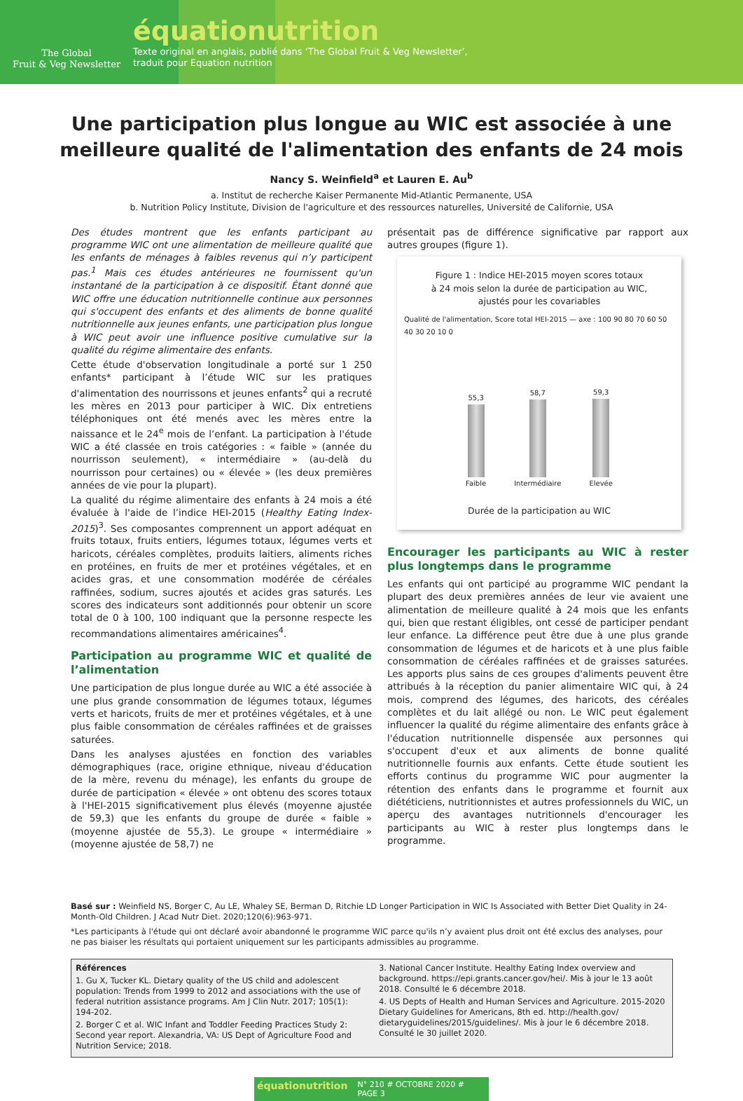The Global
Fruit & Veg Newsletter
équationutrition
Texte original en anglais, publié dans ‘The Global Fruit & Veg Newsletter’,
traduit pour Equation nutrition
Une participation plus longue au WIC est associée à une meilleure qualité de l'alimentation des enfants de 24 mois
Nancy S. Weinfield<sup>a</sup> et Lauren E. Au<sup>b</sup>
a. Institut de recherche Kaiser Permanente Mid-Atlantic Permanente, USA
b. Nutrition Policy Institute, Division de l'agriculture et des ressources naturelles, Université de Californie, USA
Des études montrent que les enfants participant au programme WIC ont une alimentation de meilleure qualité que les enfants de ménages à faibles revenus qui n’y participent pas.<sup>1</sup> Mais ces études antérieures ne fournissent qu'un instantané de la participation à ce dispositif. Étant donné que WIC offre une éducation nutritionnelle continue aux personnes qui s'occupent des enfants et des aliments de bonne qualité nutritionnelle aux jeunes enfants, une participation plus longue à WIC peut avoir une influence positive cumulative sur la qualité du régime alimentaire des enfants.
Cette étude d'observation longitudinale a porté sur 1 250 enfants* participant à l’étude WIC sur les pratiques d'alimentation des nourrissons et jeunes enfants<sup>2</sup> qui a recruté les mères en 2013 pour participer à WIC. Dix entretiens téléphoniques ont été menés avec les mères entre la naissance et le 24<sup>e</sup> mois de l’enfant. La participation à l'étude WIC a été classée en trois catégories : « faible » (année du nourrisson seulement), « intermédiaire » (au-delà du nourrisson pour certaines) ou « élevée » (les deux premières années de vie pour la plupart).
La qualité du régime alimentaire des enfants à 24 mois a été évaluée à l'aide de l’indice HEI-2015 (Healthy Eating Index-2015)<sup>3</sup>. Ses composantes comprennent un apport adéquat en fruits totaux, fruits entiers, légumes totaux, légumes verts et haricots, céréales complètes, produits laitiers, aliments riches en protéines, en fruits de mer et protéines végétales, et en acides gras, et une consommation modérée de céréales raffinées, sodium, sucres ajoutés et acides gras saturés. Les scores des indicateurs sont additionnés pour obtenir un score total de 0 à 100, 100 indiquant que la personne respecte les recommandations alimentaires américaines<sup>4</sup>.
Participation au programme WIC et qualité de l’alimentation
Une participation de plus longue durée au WIC a été associée à une plus grande consommation de légumes totaux, légumes verts et haricots, fruits de mer et protéines végétales, et à une plus faible consommation de céréales raffinées et de graisses saturées.
Dans les analyses ajustées en fonction des variables démographiques (race, origine ethnique, niveau d'éducation de la mère, revenu du ménage), les enfants du groupe de durée de participation « élevée » ont obtenu des scores totaux à l'HEI-2015 significativement plus élevés (moyenne ajustée de 59,3) que les enfants du groupe de durée « faible » (moyenne ajustée de 55,3). Le groupe « intermédiaire » (moyenne ajustée de 58,7) ne
présentait pas de différence significative par rapport aux autres groupes (figure 1).
Figure 1 : Indice HEI-2015 moyen scores totaux
à 24 mois selon la durée de participation au WIC,
ajustés pour les covariables
Qualité de l'alimentation, Score total HEI-2015 — axe : 100 90 80 70 60 50 40 30 20 10 0
55,3
Faible
58,7
Intermédiaire
59,3
Elevée
Durée de la participation au WIC
Encourager les participants au WIC à rester plus longtemps dans le programme
Les enfants qui ont participé au programme WIC pendant la plupart des deux premières années de leur vie avaient une alimentation de meilleure qualité à 24 mois que les enfants qui, bien que restant éligibles, ont cessé de participer pendant leur enfance. La différence peut être due à une plus grande consommation de légumes et de haricots et à une plus faible consommation de céréales raffinées et de graisses saturées. Les apports plus sains de ces groupes d'aliments peuvent être attribués à la réception du panier alimentaire WIC qui, à 24 mois, comprend des légumes, des haricots, des céréales complètes et du lait allégé ou non. Le WIC peut également influencer la qualité du régime alimentaire des enfants grâce à l'éducation nutritionnelle dispensée aux personnes qui s'occupent d'eux et aux aliments de bonne qualité nutritionnelle fournis aux enfants. Cette étude soutient les efforts continus du programme WIC pour augmenter la rétention des enfants dans le programme et fournit aux diététiciens, nutritionnistes et autres professionnels du WIC, un aperçu des avantages nutritionnels d'encourager les participants au WIC à rester plus longtemps dans le programme.
Basé sur : Weinfield NS, Borger C, Au LE, Whaley SE, Berman D, Ritchie LD Longer Participation in WIC Is Associated with Better Diet Quality in 24-Month-Old Children. J Acad Nutr Diet. 2020;120(6):963-971.
*Les participants à l'étude qui ont déclaré avoir abandonné le programme WIC parce qu'ils n’y avaient plus droit ont été exclus des analyses, pour ne pas biaiser les résultats qui portaient uniquement sur les participants admissibles au programme.
Références
1. Gu X, Tucker KL. Dietary quality of the US child and adolescent population: Trends from 1999 to 2012 and associations with the use of federal nutrition assistance programs. Am J Clin Nutr. 2017; 105(1): 194-202.
2. Borger C et al. WIC Infant and Toddler Feeding Practices Study 2: Second year report. Alexandria, VA: US Dept of Agriculture Food and Nutrition Service; 2018.
3. National Cancer Institute. Healthy Eating Index overview and background. https://epi.grants.cancer.gov/hei/. Mis à jour le 13 août 2018. Consulté le 6 décembre 2018.
4. US Depts of Health and Human Services and Agriculture. 2015-2020 Dietary Guidelines for Americans, 8th ed. http://health.gov/ dietaryguidelines/2015/guidelines/. Mis à jour le 6 décembre 2018. Consulté le 30 juillet 2020.
équationutrition N° 210 # OCTOBRE 2020 # PAGE 3